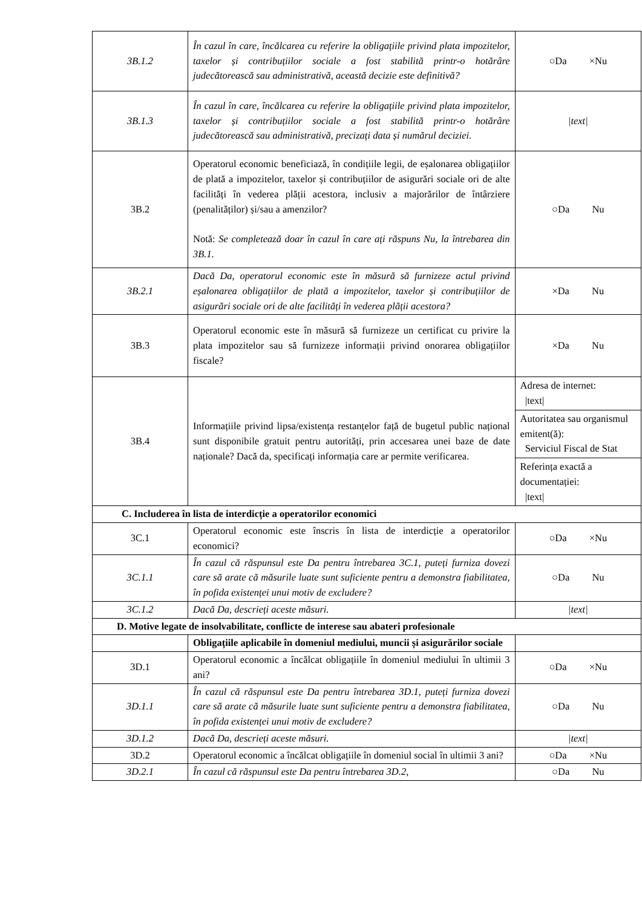| 3B.1.2 | În cazul în care, încălcarea cu referire la obligațiile privind plata impozitelor, taxelor și contribuțiilor sociale a fost stabilită printr-o hotărâre judecătorească sau administrativă, această decizie este definitivă? | ○Da ×Nu |
| 3B.1.3 | În cazul în care, încălcarea cu referire la obligațiile privind plata impozitelor, taxelor și contribuțiilor sociale a fost stabilită printr-o hotărâre judecătorească sau administrativă, precizați data și numărul deciziei. | /text/ |
| 3B.2 | Operatorul economic beneficiază, în condițiile legii, de eșalonarea obligațiilor de plată a impozitelor, taxelor și contribuțiilor de asigurări sociale ori de alte facilități în vederea plății acestora, inclusiv a majorărilor de întârziere (penalităților) și/sau a amenzilor? Notă: Se completează doar în cazul în care ați răspuns Nu, la întrebarea din 3B.1. | ○Da Nu |
| 3B.2.1 | Dacă Da, operatorul economic este în măsură să furnizeze actul privind eșalonarea obligațiilor de plată a impozitelor, taxelor și contribuțiilor de asigurări sociale ori de alte facilități în vederea plății acestora? | ×Da Nu |
| 3B.3 | Operatorul economic este în măsură să furnizeze un certificat cu privire la plata impozitelor sau să furnizeze informații privind onorarea obligațiilor fiscale? | ×Da Nu |
| 3B.4 | Informațiile privind lipsa/existența restanțelor față de bugetul public național sunt disponibile gratuit pentru autorități, prin accesarea unei baze de date naționale? Dacă da, specificați informația care ar permite verificarea. | Adresa de internet: /text/ Autoritatea sau organismul emitent(ă): Serviciul Fiscal de Stat Referința exactă a documentației: /text/ |
| C. Includerea în lista de interdicție a operatorilor economici | | |
| 3C.1 | Operatorul economic este înscris în lista de interdicție a operatorilor economici? | ○Da ×Nu |
| 3C.1.1 | În cazul că răspunsul este Da pentru întrebarea 3C.1, puteți furniza dovezi care să arate că măsurile luate sunt suficiente pentru a demonstra fiabilitatea, în pofida existenței unui motiv de excludere? | ○Da Nu |
| 3C.1.2 | Dacă Da, descrieți aceste măsuri. | /text/ |
| D. Motive legate de insolvabilitate, conflicte de interese sau abateri profesionale | | |
| | Obligațiile aplicabile în domeniul mediului, muncii și asigurărilor sociale | |
| 3D.1 | Operatorul economic a încălcat obligațiile în domeniul mediului în ultimii 3 ani? | ○Da ×Nu |
| 3D.1.1 | În cazul că răspunsul este Da pentru întrebarea 3D.1, puteți furniza dovezi care să arate că măsurile luate sunt suficiente pentru a demonstra fiabilitatea, în pofida existenței unui motiv de excludere? | ○Da Nu |
| 3D.1.2 | Dacă Da, descrieți aceste măsuri. | /text/ |
| 3D.2 | Operatorul economic a încălcat obligațiile în domeniul social în ultimii 3 ani? | ○Da ×Nu |
| 3D.2.1 | În cazul că răspunsul este Da pentru întrebarea 3D.2, | ○Da Nu |